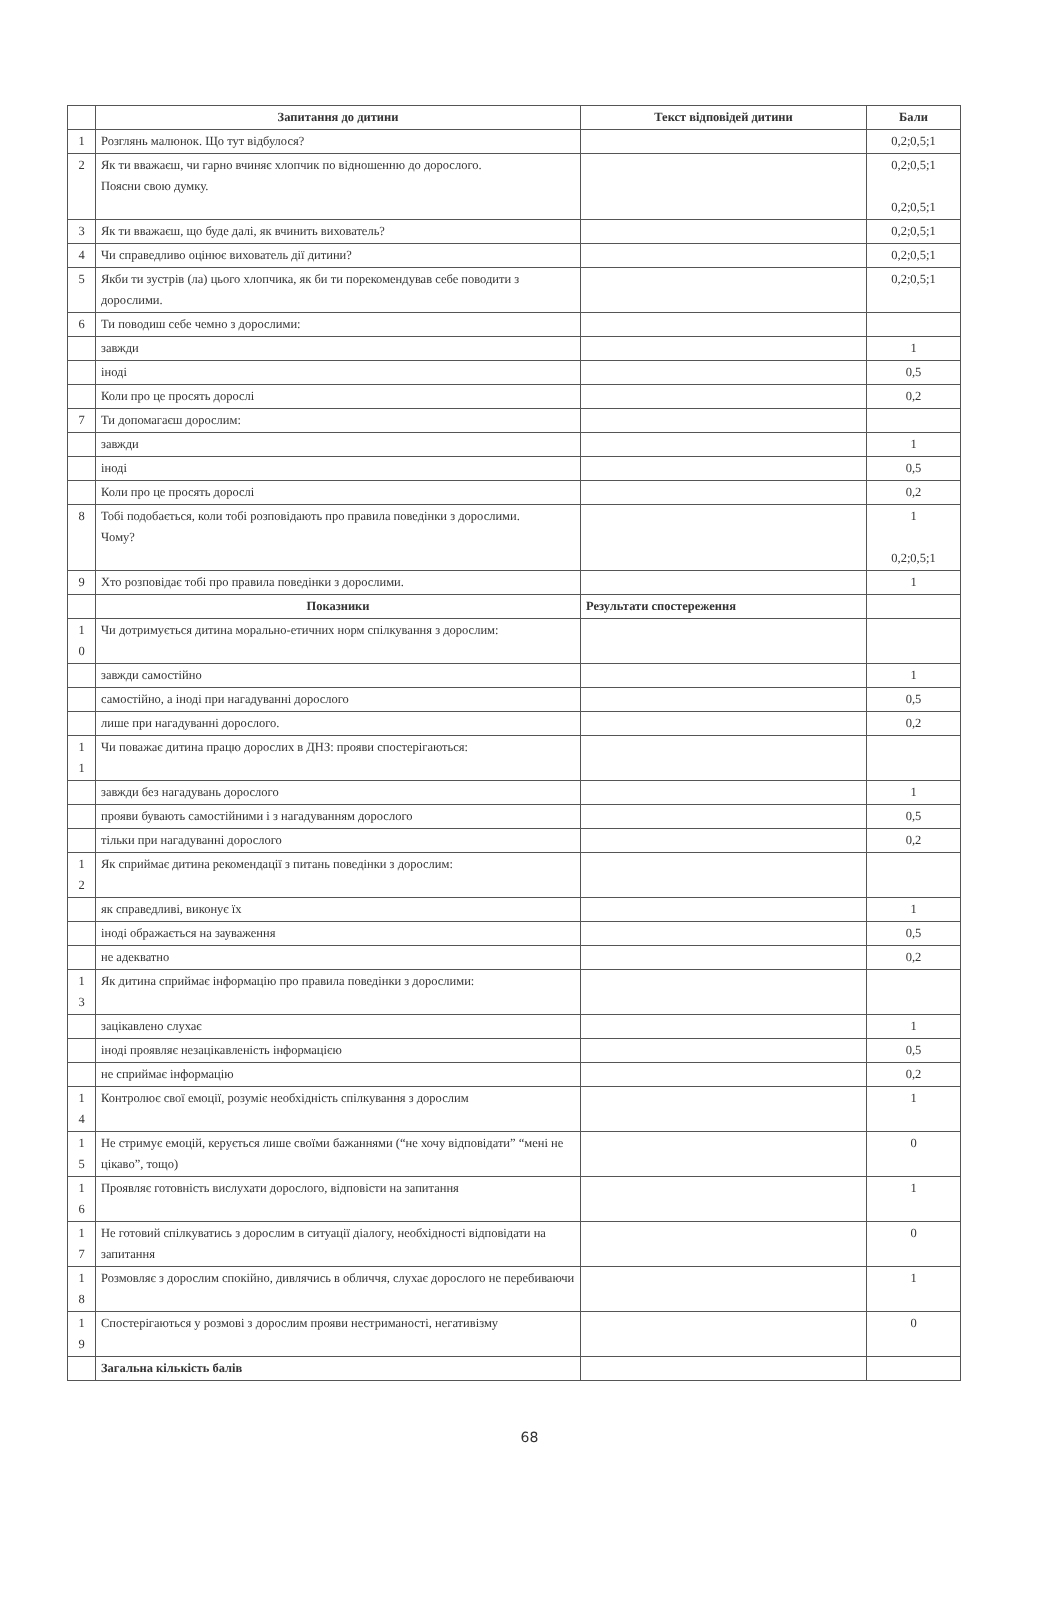| | Запитання до дитини | Текст відповідей дитини | Бали |
| --- | --- | --- | --- |
| 1 | Розглянь малюнок. Що тут відбулося? | | 0,2;0,5;1 |
| 2 | Як ти вважаєш, чи гарно вчиняє хлопчик по відношенню до дорослого. Поясни свою думку. | | 0,2;0,5;1 0,2;0,5;1 |
| 3 | Як ти вважаєш, що буде далі, як вчинить вихователь? | | 0,2;0,5;1 |
| 4 | Чи справедливо оцінює вихователь дії дитини? | | 0,2;0,5;1 |
| 5 | Якби ти зустрів (ла) цього хлопчика, як би ти порекомендував себе поводити з дорослими. | | 0,2;0,5;1 |
| 6 | Ти поводиш себе чемно з дорослими: | | |
| | завжди | | 1 |
| | іноді | | 0,5 |
| | Коли про це просять дорослі | | 0,2 |
| 7 | Ти допомагаєш дорослим: | | |
| | завжди | | 1 |
| | іноді | | 0,5 |
| | Коли про це просять дорослі | | 0,2 |
| 8 | Тобі подобається, коли тобі розповідають про правила поведінки з дорослими. Чому? | | 1 0,2;0,5;1 |
| 9 | Хто розповідає тобі про правила поведінки з дорослими. | | 1 |
| | Показники | Результати спостереження | |
| 1 0 | Чи дотримується дитина морально-етичних норм спілкування з дорослим: | | |
| | завжди самостійно | | 1 |
| | самостійно, а іноді при нагадуванні дорослого | | 0,5 |
| | лише при нагадуванні дорослого. | | 0,2 |
| 1 1 | Чи поважає дитина працю дорослих в ДНЗ: прояви спостерігаються: | | |
| | завжди без нагадувань дорослого | | 1 |
| | прояви бувають самостійними і з нагадуванням дорослого | | 0,5 |
| | тільки при нагадуванні дорослого | | 0,2 |
| 1 2 | Як сприймає дитина рекомендації з питань поведінки з дорослим: | | |
| | як справедливі, виконує їх | | 1 |
| | іноді ображається на зауваження | | 0,5 |
| | не адекватно | | 0,2 |
| 1 3 | Як дитина сприймає інформацію про правила поведінки з дорослими: | | |
| | зацікавлено слухає | | 1 |
| | іноді проявляє незацікавленість інформацією | | 0,5 |
| | не сприймає інформацію | | 0,2 |
| 1 4 | Контролює свої емоції, розуміє необхідність спілкування з дорослим | | 1 |
| 1 5 | Не стримує емоцій, керується лише своїми бажаннями (“не хочу відповідати” “мені не цікаво”, тощо) | | 0 |
| 1 6 | Проявляє готовність вислухати дорослого, відповісти на запитання | | 1 |
| 1 7 | Не готовий спілкуватись з дорослим в ситуації діалогу, необхідності відповідати на запитання | | 0 |
| 1 8 | Розмовляє з дорослим спокійно, дивлячись в обличчя, слухає дорослого не перебиваючи | | 1 |
| 1 9 | Спостерігаються у розмові з дорослим прояви нестриманості, негативізму | | 0 |
| | Загальна кількість балів | | |
68